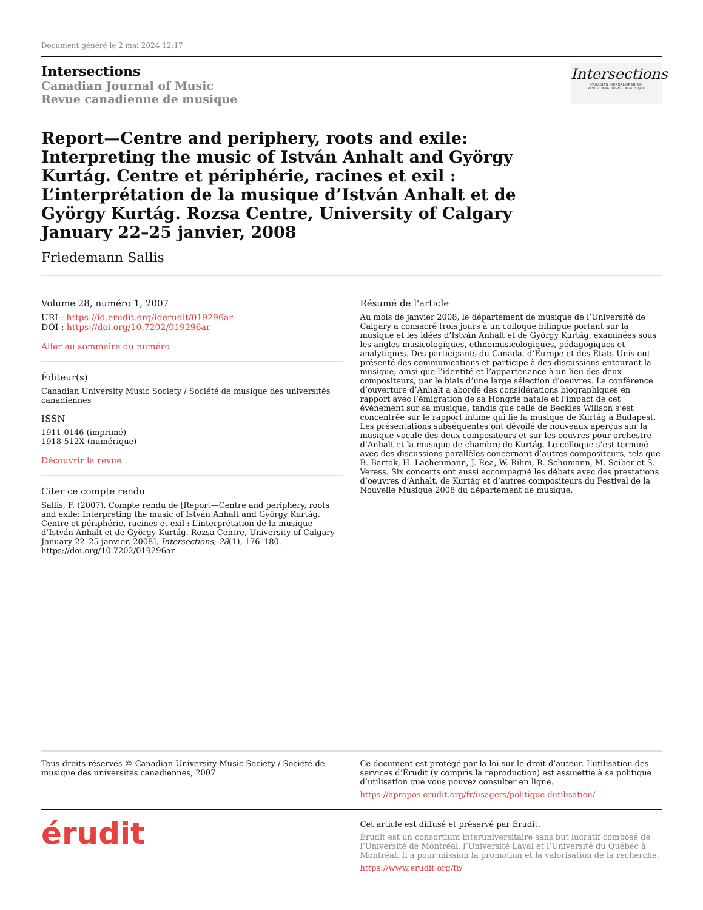Document généré le 2 mai 2024 12:17
Intersections
Canadian Journal of Music
Revue canadienne de musique
Intersections
CANADIAN JOURNAL OF MUSIC
REVUE CANADIENNE DE MUSIQUE
Report—Centre and periphery, roots and exile: Interpreting the music of István Anhalt and György Kurtág. Centre et périphérie, racines et exil : L’interprétation de la musique d’István Anhalt et de György Kurtág. Rozsa Centre, University of Calgary January 22–25 janvier, 2008
Friedemann Sallis
Volume 28, numéro 1, 2007
URI : https://id.erudit.org/iderudit/019296ar
DOI : https://doi.org/10.7202/019296ar
Aller au sommaire du numéro
Éditeur(s)
Canadian University Music Society / Société de musique des universités canadiennes
ISSN
1911-0146 (imprimé)
1918-512X (numérique)
Découvrir la revue
Citer ce compte rendu
Sallis, F. (2007). Compte rendu de [Report—Centre and periphery, roots and exile: Interpreting the music of István Anhalt and György Kurtág. Centre et périphérie, racines et exil : L’interprétation de la musique d’István Anhalt et de György Kurtág. Rozsa Centre, University of Calgary January 22–25 janvier, 2008]. Intersections, 28(1), 176–180. https://doi.org/10.7202/019296ar
Résumé de l'article
Au mois de janvier 2008, le département de musique de l’Université de Calgary a consacré trois jours à un colloque bilingue portant sur la musique et les idées d’István Anhalt et de György Kurtág, examinées sous les angles musicologiques, ethnomusicologiques, pédagogiques et analytiques. Des participants du Canada, d’Europe et des États-Unis ont présenté des communications et participé à des discussions entourant la musique, ainsi que l’identité et l’appartenance à un lieu des deux compositeurs, par le biais d’une large sélection d’oeuvres. La conférence d’ouverture d’Anhalt a abordé des considérations biographiques en rapport avec l’émigration de sa Hongrie natale et l’impact de cet événement sur sa musique, tandis que celle de Beckles Willson s’est concentrée sur le rapport intime qui lie la musique de Kurtág à Budapest. Les présentations subséquentes ont dévoilé de nouveaux aperçus sur la musique vocale des deux compositeurs et sur les oeuvres pour orchestre d’Anhalt et la musique de chambre de Kurtág. Le colloque s’est terminé avec des discussions parallèles concernant d’autres compositeurs, tels que B. Bartók, H. Lachenmann, J. Rea, W. Rihm, R. Schumann, M. Seiber et S. Veress. Six concerts ont aussi accompagné les débats avec des prestations d’oeuvres d’Anhalt, de Kurtág et d’autres compositeurs du Festival de la Nouvelle Musique 2008 du département de musique.
Tous droits réservés © Canadian University Music Society / Société de musique des universités canadiennes, 2007
Ce document est protégé par la loi sur le droit d’auteur. L’utilisation des services d’Érudit (y compris la reproduction) est assujettie à sa politique d’utilisation que vous pouvez consulter en ligne.
https://apropos.erudit.org/fr/usagers/politique-dutilisation/
érudit
Cet article est diffusé et préservé par Érudit.
Érudit est un consortium interuniversitaire sans but lucratif composé de l’Université de Montréal, l’Université Laval et l’Université du Québec à Montréal. Il a pour mission la promotion et la valorisation de la recherche.
https://www.erudit.org/fr/